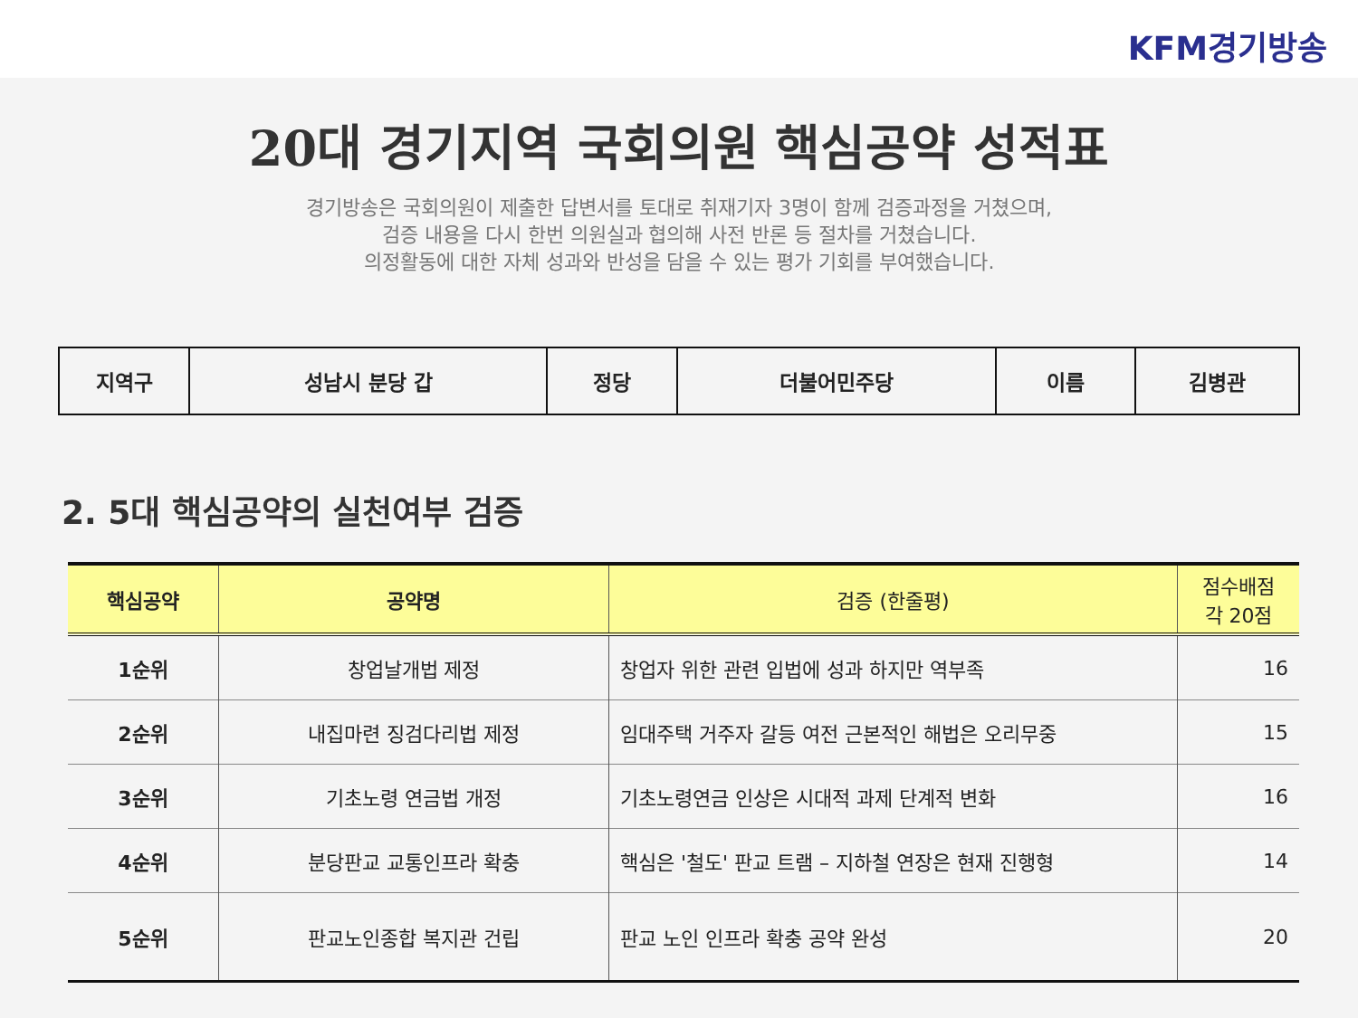KFM경기방송
20대 경기지역 국회의원 핵심공약 성적표
경기방송은 국회의원이 제출한 답변서를 토대로 취재기자 3명이 함께 검증과정을 거쳤으며,
검증 내용을 다시 한번 의원실과 협의해 사전 반론 등 절차를 거쳤습니다.
의정활동에 대한 자체 성과와 반성을 담을 수 있는 평가 기회를 부여했습니다.
| 지역구 | 성남시 분당 갑 | 정당 | 더불어민주당 | 이름 | 김병관 |
2. 5대 핵심공약의 실천여부 검증
| 핵심공약 | 공약명 | 검증 (한줄평) | 점수배점 각 20점 |
| --- | --- | --- | --- |
| 1순위 | 창업날개법 제정 | 창업자 위한 관련 입법에 성과 하지만 역부족 | 16 |
| 2순위 | 내집마련 징검다리법 제정 | 임대주택 거주자 갈등 여전 근본적인 해법은 오리무중 | 15 |
| 3순위 | 기초노령 연금법 개정 | 기초노령연금 인상은 시대적 과제 단계적 변화 | 16 |
| 4순위 | 분당판교 교통인프라 확충 | 핵심은 '철도' 판교 트램 – 지하철 연장은 현재 진행형 | 14 |
| 5순위 | 판교노인종합 복지관 건립 | 판교 노인 인프라 확충 공약 완성 | 20 |